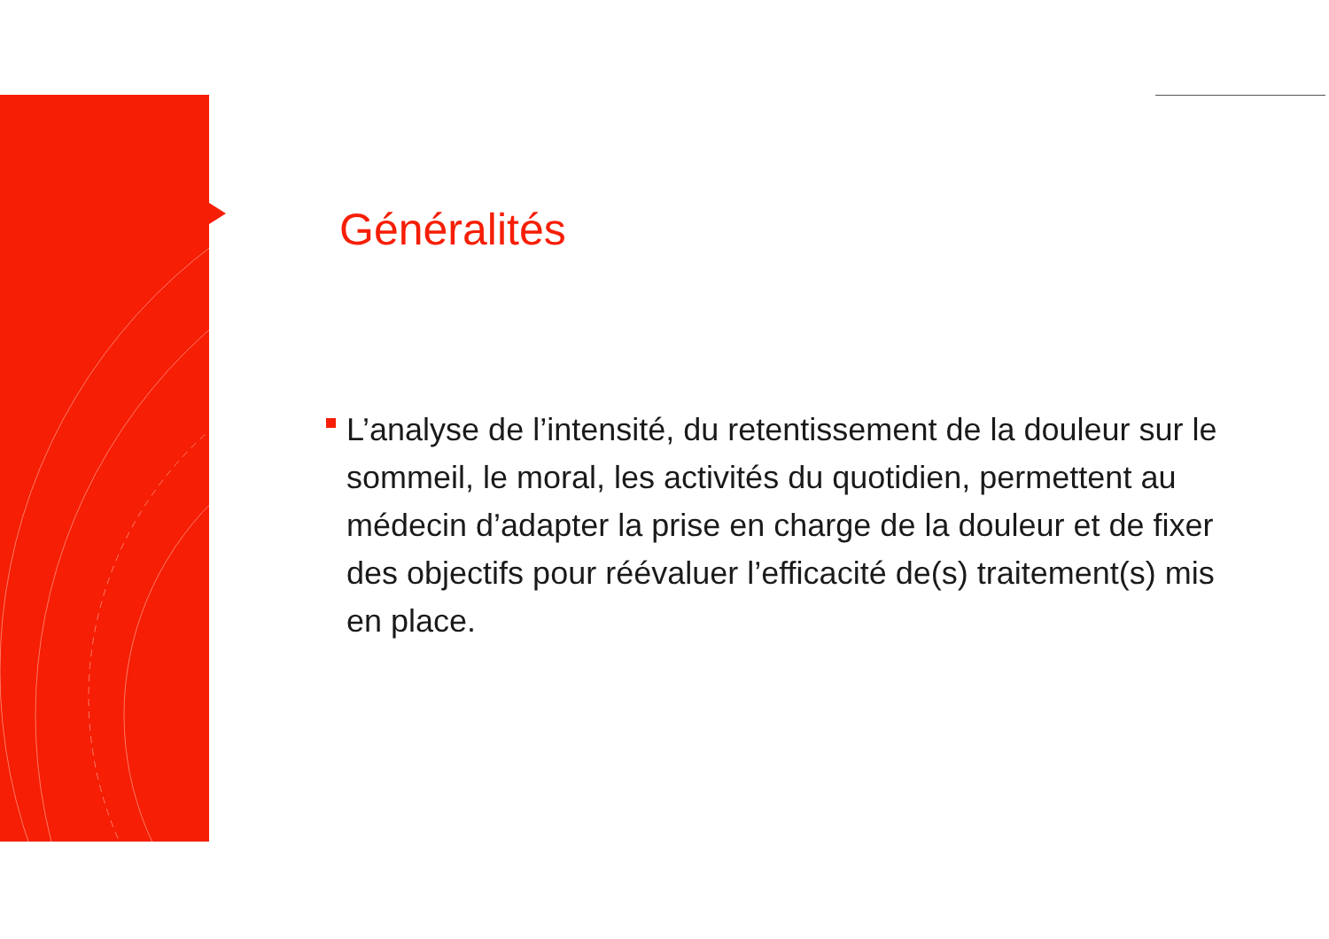Généralités
L’analyse de l’intensité, du retentissement de la douleur sur le sommeil, le moral, les activités du quotidien, permettent au médecin d’adapter la prise en charge de la douleur et de fixer des objectifs pour réévaluer l’efficacité de(s) traitement(s) mis en place.